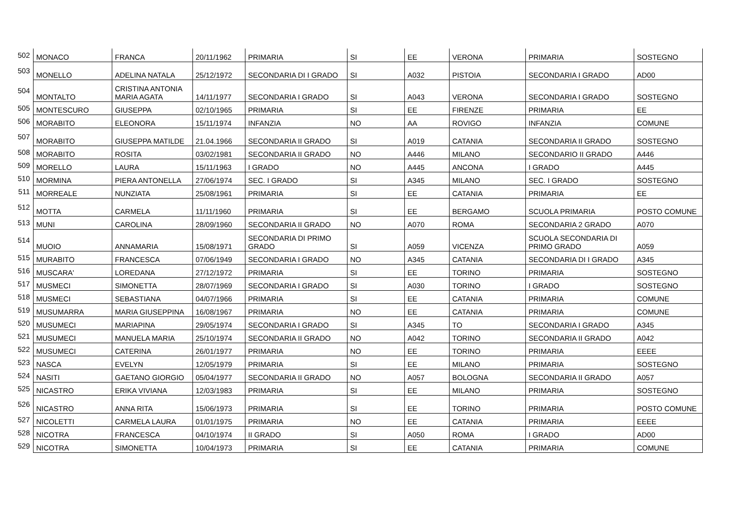| 502 | MONACO | FRANCA | 20/11/1962 | PRIMARIA | SI | EE | VERONA | PRIMARIA | SOSTEGNO |
| 503 | MONELLO | ADELINA NATALA | 25/12/1972 | SECONDARIA DI I GRADO | SI | A032 | PISTOIA | SECONDARIA I GRADO | AD00 |
| 504 | MONTALTO | CRISTINA ANTONIA MARIA AGATA | 14/11/1977 | SECONDARIA I GRADO | SI | A043 | VERONA | SECONDARIA I GRADO | SOSTEGNO |
| 505 | MONTESCURO | GIUSEPPA | 02/10/1965 | PRIMARIA | SI | EE | FIRENZE | PRIMARIA | EE |
| 506 | MORABITO | ELEONORA | 15/11/1974 | INFANZIA | NO | AA | ROVIGO | INFANZIA | COMUNE |
| 507 | MORABITO | GIUSEPPA MATILDE | 21.04.1966 | SECONDARIA II GRADO | SI | A019 | CATANIA | SECONDARIA II GRADO | SOSTEGNO |
| 508 | MORABITO | ROSITA | 03/02/1981 | SECONDARIA II GRADO | NO | A446 | MILANO | SECONDARIO II GRADO | A446 |
| 509 | MORELLO | LAURA | 15/11/1963 | I GRADO | NO | A445 | ANCONA | I GRADO | A445 |
| 510 | MORMINA | PIERA ANTONELLA | 27/06/1974 | SEC. I GRADO | SI | A345 | MILANO | SEC. I GRADO | SOSTEGNO |
| 511 | MORREALE | NUNZIATA | 25/08/1961 | PRIMARIA | SI | EE | CATANIA | PRIMARIA | EE |
| 512 | MOTTA | CARMELA | 11/11/1960 | PRIMARIA | SI | EE | BERGAMO | SCUOLA PRIMARIA | POSTO COMUNE |
| 513 | MUNI | CAROLINA | 28/09/1960 | SECONDARIA II GRADO | NO | A070 | ROMA | SECONDARIA 2 GRADO | A070 |
| 514 | MUOIO | ANNAMARIA | 15/08/1971 | SECONDARIA DI PRIMO GRADO | SI | A059 | VICENZA | SCUOLA SECONDARIA DI PRIMO GRADO | A059 |
| 515 | MURABITO | FRANCESCA | 07/06/1949 | SECONDARIA I GRADO | NO | A345 | CATANIA | SECONDARIA DI I GRADO | A345 |
| 516 | MUSCARA' | LOREDANA | 27/12/1972 | PRIMARIA | SI | EE | TORINO | PRIMARIA | SOSTEGNO |
| 517 | MUSMECI | SIMONETTA | 28/07/1969 | SECONDARIA I GRADO | SI | A030 | TORINO | I GRADO | SOSTEGNO |
| 518 | MUSMECI | SEBASTIANA | 04/07/1966 | PRIMARIA | SI | EE | CATANIA | PRIMARIA | COMUNE |
| 519 | MUSUMARRA | MARIA GIUSEPPINA | 16/08/1967 | PRIMARIA | NO | EE | CATANIA | PRIMARIA | COMUNE |
| 520 | MUSUMECI | MARIAPINA | 29/05/1974 | SECONDARIA I GRADO | SI | A345 | TO | SECONDARIA I GRADO | A345 |
| 521 | MUSUMECI | MANUELA MARIA | 25/10/1974 | SECONDARIA II GRADO | NO | A042 | TORINO | SECONDARIA II GRADO | A042 |
| 522 | MUSUMECI | CATERINA | 26/01/1977 | PRIMARIA | NO | EE | TORINO | PRIMARIA | EEEE |
| 523 | NASCA | EVELYN | 12/05/1979 | PRIMARIA | SI | EE | MILANO | PRIMARIA | SOSTEGNO |
| 524 | NASITI | GAETANO GIORGIO | 05/04/1977 | SECONDARIA II GRADO | NO | A057 | BOLOGNA | SECONDARIA II GRADO | A057 |
| 525 | NICASTRO | ERIKA VIVIANA | 12/03/1983 | PRIMARIA | SI | EE | MILANO | PRIMARIA | SOSTEGNO |
| 526 | NICASTRO | ANNA RITA | 15/06/1973 | PRIMARIA | SI | EE | TORINO | PRIMARIA | POSTO COMUNE |
| 527 | NICOLETTI | CARMELA LAURA | 01/01/1975 | PRIMARIA | NO | EE | CATANIA | PRIMARIA | EEEE |
| 528 | NICOTRA | FRANCESCA | 04/10/1974 | II GRADO | SI | A050 | ROMA | I GRADO | AD00 |
| 529 | NICOTRA | SIMONETTA | 10/04/1973 | PRIMARIA | SI | EE | CATANIA | PRIMARIA | COMUNE |